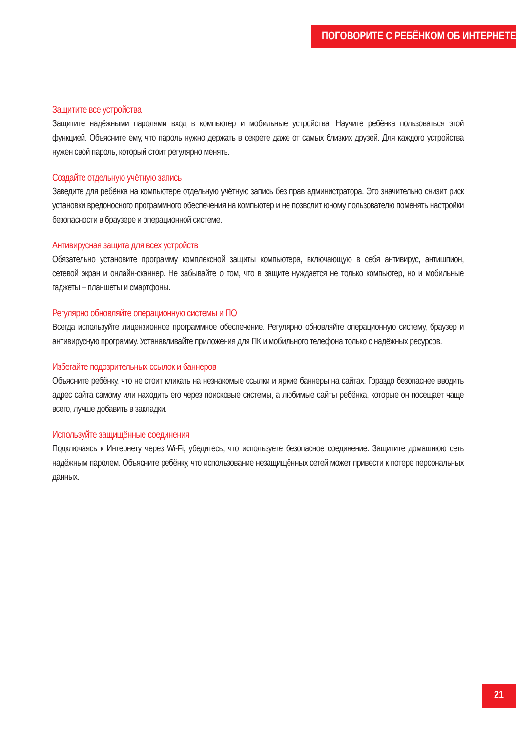ПОГОВОРИТЕ С РЕБЁНКОМ ОБ ИНТЕРНЕТЕ
Защитите все устройства
Защитите надёжными паролями вход в компьютер и мобильные устройства. Научите ребёнка пользоваться этой функцией. Объясните ему, что пароль нужно держать в секрете даже от самых близких друзей. Для каждого устройства нужен свой пароль, который стоит регулярно менять.
Создайте отдельную учётную запись
Заведите для ребёнка на компьютере отдельную учётную запись без прав администратора. Это значительно снизит риск установки вредоносного программного обеспечения на компьютер и не позволит юному пользователю поменять настройки безопасности в браузере и операционной системе.
Антивирусная защита для всех устройств
Обязательно установите программу комплексной защиты компьютера, включающую в себя антивирус, антишпион, сетевой экран и онлайн-сканнер. Не забывайте о том, что в защите нуждается не только компьютер, но и мобильные гаджеты – планшеты и смартфоны.
Регулярно обновляйте операционную системы и ПО
Всегда используйте лицензионное программное обеспечение. Регулярно обновляйте операционную систему, браузер и антивирусную программу. Устанавливайте приложения для ПК и мобильного телефона только с надёжных ресурсов.
Избегайте подозрительных ссылок и баннеров
Объясните ребёнку, что не стоит кликать на незнакомые ссылки и яркие баннеры на сайтах. Гораздо безопаснее вводить адрес сайта самому или находить его через поисковые системы, а любимые сайты ребёнка, которые он посещает чаще всего, лучше добавить в закладки.
Используйте защищённые соединения
Подключаясь к Интернету через Wi-Fi, убедитесь, что используете безопасное соединение. Защитите домашнюю сеть надёжным паролем. Объясните ребёнку, что использование незащищённых сетей может привести к потере персональных данных.
21